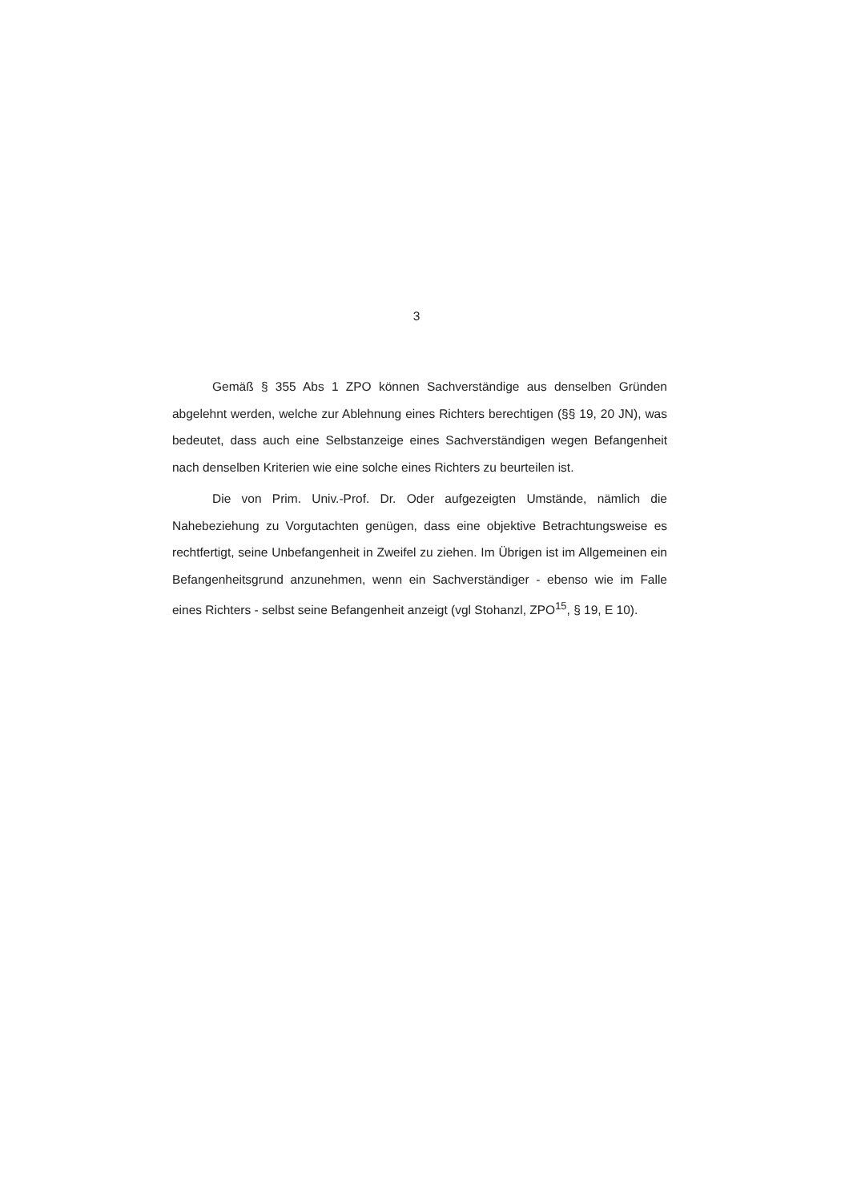3
Gemäß § 355 Abs 1 ZPO können Sachverständige aus denselben Gründen abgelehnt werden, welche zur Ablehnung eines Richters berechtigen (§§ 19, 20 JN), was bedeutet, dass auch eine Selbstanzeige eines Sachverständigen wegen Befangenheit nach denselben Kriterien wie eine solche eines Richters zu beurteilen ist.
Die von Prim. Univ.-Prof. Dr. Oder aufgezeigten Umstände, nämlich die Nahebeziehung zu Vorgutachten genügen, dass eine objektive Betrachtungsweise es rechtfertigt, seine Unbefangenheit in Zweifel zu ziehen. Im Übrigen ist im Allgemeinen ein Befangenheitsgrund anzunehmen, wenn ein Sachverständiger - ebenso wie im Falle eines Richters - selbst seine Befangenheit anzeigt (vgl Stohanzl, ZPO<sup>15</sup>, § 19, E 10).